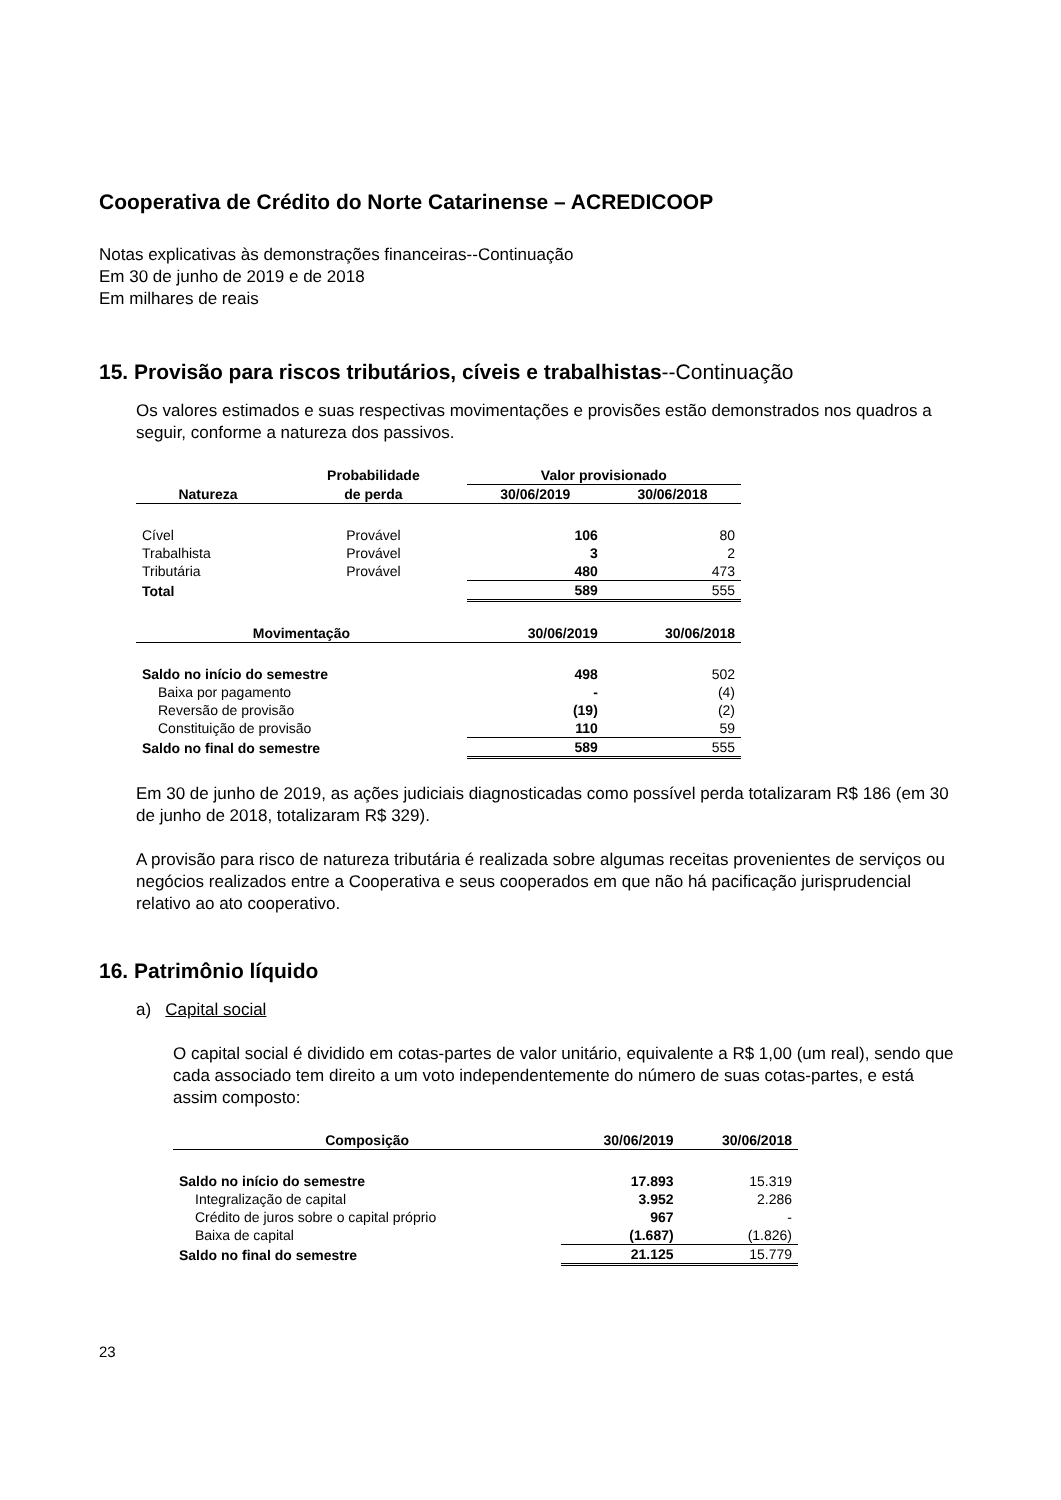Cooperativa de Crédito do Norte Catarinense – ACREDICOOP
Notas explicativas às demonstrações financeiras--Continuação
Em 30 de junho de 2019 e de 2018
Em milhares de reais
15. Provisão para riscos tributários, cíveis e trabalhistas--Continuação
Os valores estimados e suas respectivas movimentações e provisões estão demonstrados nos quadros a seguir, conforme a natureza dos passivos.
| | Probabilidade | Valor provisionado | |
| --- | --- | --- | --- |
| Natureza | de perda | 30/06/2019 | 30/06/2018 |
| Cível | Provável | 106 | 80 |
| Trabalhista | Provável | 3 | 2 |
| Tributária | Provável | 480 | 473 |
| Total | | 589 | 555 |
| Movimentação | | 30/06/2019 | 30/06/2018 |
| Saldo no início do semestre | | 498 | 502 |
| Baixa por pagamento | | - | (4) |
| Reversão de provisão | | (19) | (2) |
| Constituição de provisão | | 110 | 59 |
| Saldo no final do semestre | | 589 | 555 |
Em 30 de junho de 2019, as ações judiciais diagnosticadas como possível perda totalizaram R$ 186 (em 30 de junho de 2018, totalizaram R$ 329).
A provisão para risco de natureza tributária é realizada sobre algumas receitas provenientes de serviços ou negócios realizados entre a Cooperativa e seus cooperados em que não há pacificação jurisprudencial relativo ao ato cooperativo.
16. Patrimônio líquido
a) Capital social
O capital social é dividido em cotas-partes de valor unitário, equivalente a R$ 1,00 (um real), sendo que cada associado tem direito a um voto independentemente do número de suas cotas-partes, e está assim composto:
| Composição | 30/06/2019 | 30/06/2018 |
| --- | --- | --- |
| Saldo no início do semestre | 17.893 | 15.319 |
| Integralização de capital | 3.952 | 2.286 |
| Crédito de juros sobre o capital próprio | 967 | - |
| Baixa de capital | (1.687) | (1.826) |
| Saldo no final do semestre | 21.125 | 15.779 |
23